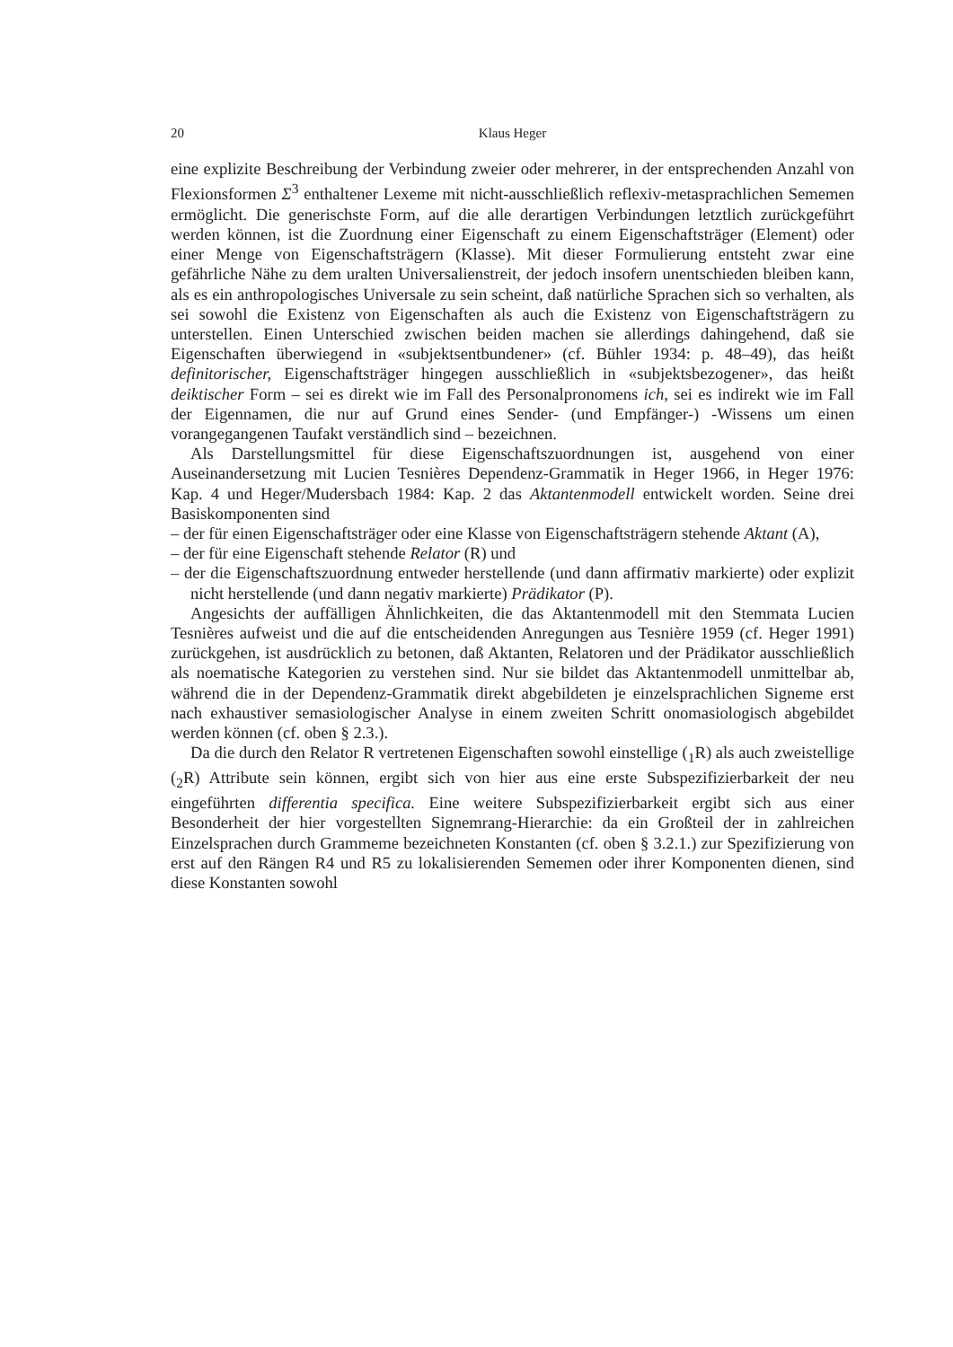20 Klaus Heger
eine explizite Beschreibung der Verbindung zweier oder mehrerer, in der entsprechenden Anzahl von Flexionsformen Σ<sup>3</sup> enthaltener Lexeme mit nicht-ausschließlich reflexiv-metasprachlichen Sememen ermöglicht. Die generischste Form, auf die alle derartigen Verbindungen letztlich zurückgeführt werden können, ist die Zuordnung einer Eigenschaft zu einem Eigenschaftsträger (Element) oder einer Menge von Eigenschaftsträgern (Klasse). Mit dieser Formulierung entsteht zwar eine gefährliche Nähe zu dem uralten Universalienstreit, der jedoch insofern unentschieden bleiben kann, als es ein anthropologisches Universale zu sein scheint, daß natürliche Sprachen sich so verhalten, als sei sowohl die Existenz von Eigenschaften als auch die Existenz von Eigenschaftsträgern zu unterstellen. Einen Unterschied zwischen beiden machen sie allerdings dahingehend, daß sie Eigenschaften überwiegend in «subjektsentbundener» (cf. Bühler 1934: p. 48–49), das heißt definitorischer, Eigenschaftsträger hingegen ausschließlich in «subjektsbezogener», das heißt deiktischer Form – sei es direkt wie im Fall des Personalpronomens ich, sei es indirekt wie im Fall der Eigennamen, die nur auf Grund eines Sender- (und Empfänger-) -Wissens um einen vorangegangenen Taufakt verständlich sind – bezeichnen.
Als Darstellungsmittel für diese Eigenschaftszuordnungen ist, ausgehend von einer Auseinandersetzung mit Lucien Tesnières Dependenz-Grammatik in Heger 1966, in Heger 1976: Kap. 4 und Heger/Mudersbach 1984: Kap. 2 das Aktantenmodell entwickelt worden. Seine drei Basiskomponenten sind
– der für einen Eigenschaftsträger oder eine Klasse von Eigenschaftsträgern stehende Aktant (A),
– der für eine Eigenschaft stehende Relator (R) und
– der die Eigenschaftszuordnung entweder herstellende (und dann affirmativ markierte) oder explizit nicht herstellende (und dann negativ markierte) Prädikator (P).
Angesichts der auffälligen Ähnlichkeiten, die das Aktantenmodell mit den Stemmata Lucien Tesnières aufweist und die auf die entscheidenden Anregungen aus Tesnière 1959 (cf. Heger 1991) zurückgehen, ist ausdrücklich zu betonen, daß Aktanten, Relatoren und der Prädikator ausschließlich als noematische Kategorien zu verstehen sind. Nur sie bildet das Aktantenmodell unmittelbar ab, während die in der Dependenz-Grammatik direkt abgebildeten je einzelsprachlichen Signeme erst nach exhaustiver semasiologischer Analyse in einem zweiten Schritt onomasiologisch abgebildet werden können (cf. oben § 2.3.).
Da die durch den Relator R vertretenen Eigenschaften sowohl einstellige (<sub>1</sub>R) als auch zweistellige (<sub>2</sub>R) Attribute sein können, ergibt sich von hier aus eine erste Subspezifizierbarkeit der neu eingeführten differentia specifica. Eine weitere Subspezifizierbarkeit ergibt sich aus einer Besonderheit der hier vorgestellten Signemrang-Hierarchie: da ein Großteil der in zahlreichen Einzelsprachen durch Grammeme bezeichneten Konstanten (cf. oben § 3.2.1.) zur Spezifizierung von erst auf den Rängen R4 und R5 zu lokalisierenden Sememen oder ihrer Komponenten dienen, sind diese Konstanten sowohl